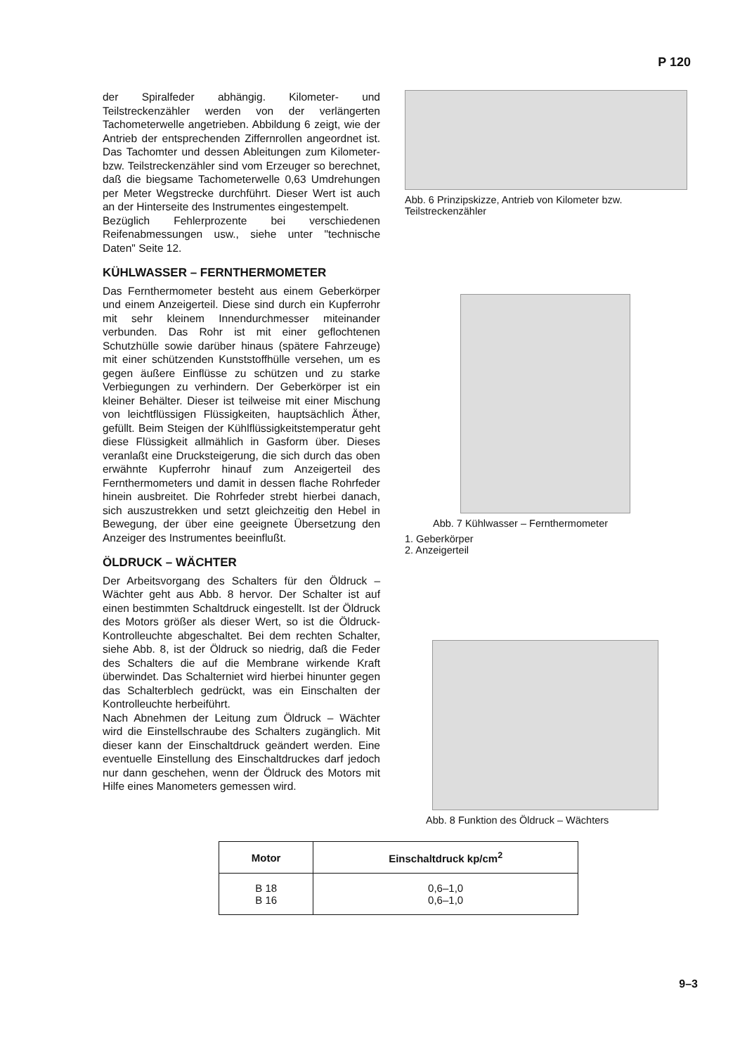P 120
der Spiralfeder abhängig. Kilometer- und Teilstreckenzähler werden von der verlängerten Tachometerwelle angetrieben. Abbildung 6 zeigt, wie der Antrieb der entsprechenden Ziffernrollen angeordnet ist. Das Tachomter und dessen Ableitungen zum Kilometer- bzw. Teilstreckenzähler sind vom Erzeuger so berechnet, daß die biegsame Tachometerwelle 0,63 Umdrehungen per Meter Wegstrecke durchführt. Dieser Wert ist auch an der Hinterseite des Instrumentes eingestempelt.
Bezüglich Fehlerprozente bei verschiedenen Reifenabmessungen usw., siehe unter "technische Daten" Seite 12.
KÜHLWASSER – FERNTHERMOMETER
Das Fernthermometer besteht aus einem Geberkörper und einem Anzeigerteil. Diese sind durch ein Kupferrohr mit sehr kleinem Innendurchmesser miteinander verbunden. Das Rohr ist mit einer geflochtenen Schutzhülle sowie darüber hinaus (spätere Fahrzeuge) mit einer schützenden Kunststoffhülle versehen, um es gegen äußere Einflüsse zu schützen und zu starke Verbiegungen zu verhindern. Der Geberkörper ist ein kleiner Behälter. Dieser ist teilweise mit einer Mischung von leichtflüssigen Flüssigkeiten, hauptsächlich Äther, gefüllt. Beim Steigen der Kühlflüssigkeitstemperatur geht diese Flüssigkeit allmählich in Gasform über. Dieses veranlaßt eine Drucksteigerung, die sich durch das oben erwähnte Kupferrohr hinauf zum Anzeigerteil des Fernthermometers und damit in dessen flache Rohrfeder hinein ausbreitet. Die Rohrfeder strebt hierbei danach, sich auszustrekken und setzt gleichzeitig den Hebel in Bewegung, der über eine geeignete Übersetzung den Anzeiger des Instrumentes beeinflußt.
ÖLDRUCK – WÄCHTER
Der Arbeitsvorgang des Schalters für den Öldruck – Wächter geht aus Abb. 8 hervor. Der Schalter ist auf einen bestimmten Schaltdruck eingestellt. Ist der Öldruck des Motors größer als dieser Wert, so ist die Öldruck-Kontrolleuchte abgeschaltet. Bei dem rechten Schalter, siehe Abb. 8, ist der Öldruck so niedrig, daß die Feder des Schalters die auf die Membrane wirkende Kraft überwindet. Das Schalterniet wird hierbei hinunter gegen das Schalterblech gedrückt, was ein Einschalten der Kontrolleuchte herbeiführt.
Nach Abnehmen der Leitung zum Öldruck – Wächter wird die Einstellschraube des Schalters zugänglich. Mit dieser kann der Einschaltdruck geändert werden. Eine eventuelle Einstellung des Einschaltdruckes darf jedoch nur dann geschehen, wenn der Öldruck des Motors mit Hilfe eines Manometers gemessen wird.
Abb. 6 Prinzipskizze, Antrieb von Kilometer bzw. Teilstreckenzähler
Abb. 7 Kühlwasser – Fernthermometer
1. Geberkörper
2. Anzeigerteil
Abb. 8 Funktion des Öldruck – Wächters
| Motor | Einschaltdruck kp/cm<sup>2</sup> |
| --- | --- |
| B 18 B 16 | 0,6–1,0 0,6–1,0 |
9–3